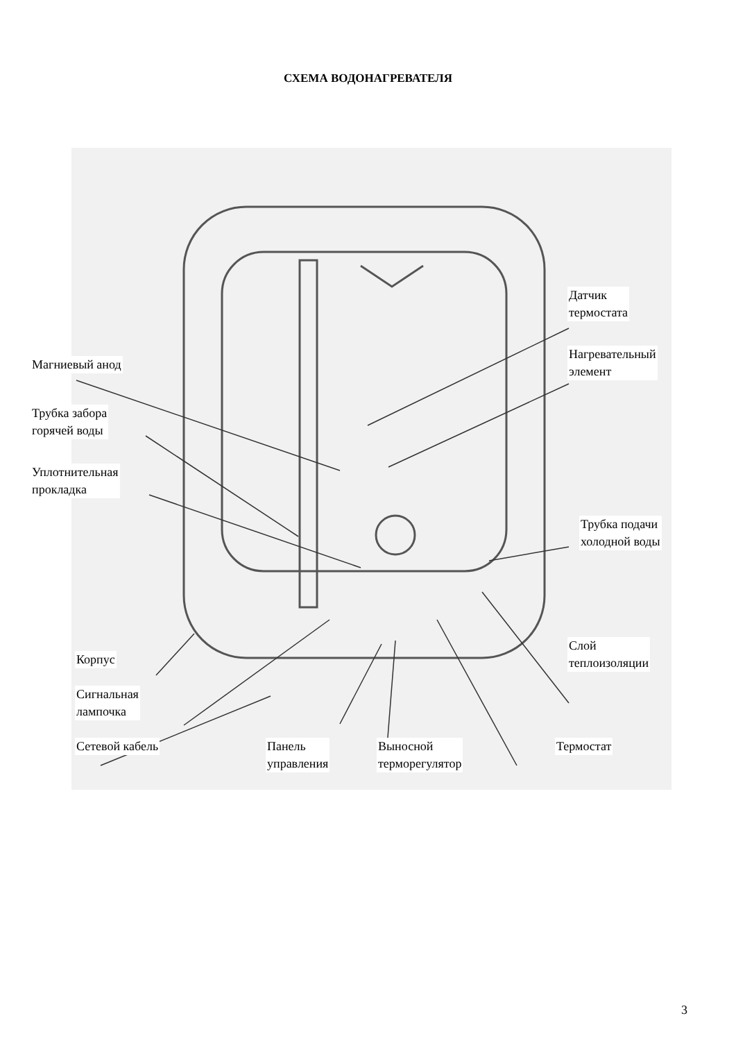СХЕМА ВОДОНАГРЕВАТЕЛЯ
Магниевый анод
Трубка забора
горячей воды
Уплотнительная
прокладка
Датчик
термостата
Нагревательный
элемент
Трубка подачи
холодной воды
Корпус
Слой
теплоизоляции
Сигнальная
лампочка
Сетевой кабель
Панель
управления
Выносной
терморегулятор
Термостат
3